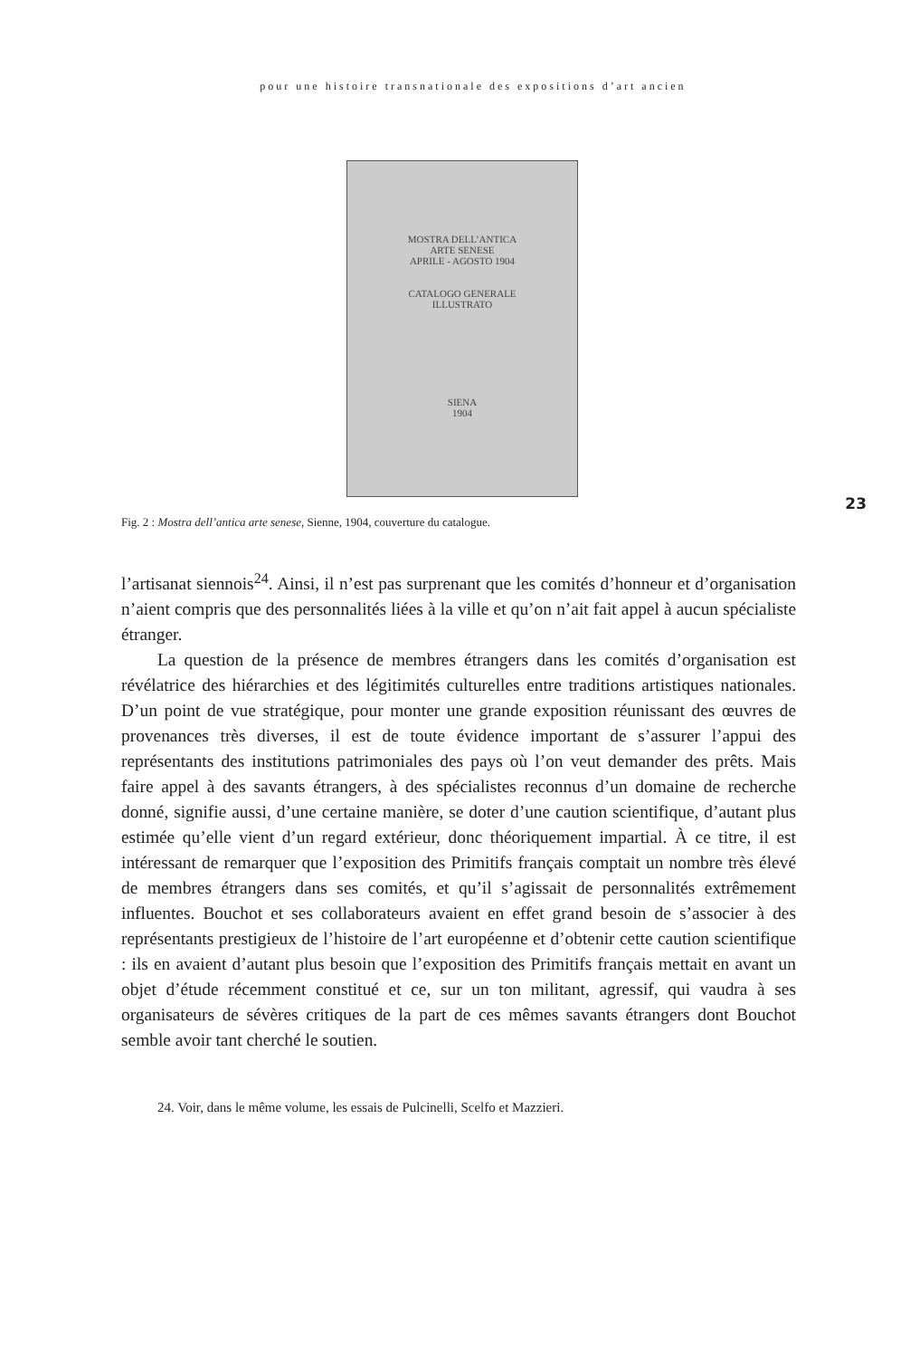pour une histoire transnationale des expositions d’art ancien
MOSTRA DELL’ANTICA
ARTE SENESE
APRILE - AGOSTO 1904
CATALOGO GENERALE
ILLUSTRATO
SIENA
1904
23
Fig. 2 : Mostra dell’antica arte senese, Sienne, 1904, couverture du catalogue.
l’artisanat siennois<sup>24</sup>. Ainsi, il n’est pas surprenant que les comités d’honneur et d’organisation n’aient compris que des personnalités liées à la ville et qu’on n’ait fait appel à aucun spécialiste étranger.
La question de la présence de membres étrangers dans les comités d’organisation est révélatrice des hiérarchies et des légitimités culturelles entre traditions artistiques nationales. D’un point de vue stratégique, pour monter une grande exposition réunissant des œuvres de provenances très diverses, il est de toute évidence important de s’assurer l’appui des représentants des institutions patrimoniales des pays où l’on veut demander des prêts. Mais faire appel à des savants étrangers, à des spécialistes reconnus d’un domaine de recherche donné, signifie aussi, d’une certaine manière, se doter d’une caution scientifique, d’autant plus estimée qu’elle vient d’un regard extérieur, donc théoriquement impartial. À ce titre, il est intéressant de remarquer que l’exposition des Primitifs français comptait un nombre très élevé de membres étrangers dans ses comités, et qu’il s’agissait de personnalités extrêmement influentes. Bouchot et ses collaborateurs avaient en effet grand besoin de s’associer à des représentants prestigieux de l’histoire de l’art européenne et d’obtenir cette caution scientifique : ils en avaient d’autant plus besoin que l’exposition des Primitifs français mettait en avant un objet d’étude récemment constitué et ce, sur un ton militant, agressif, qui vaudra à ses organisateurs de sévères critiques de la part de ces mêmes savants étrangers dont Bouchot semble avoir tant cherché le soutien.
24. Voir, dans le même volume, les essais de Pulcinelli, Scelfo et Mazzieri.